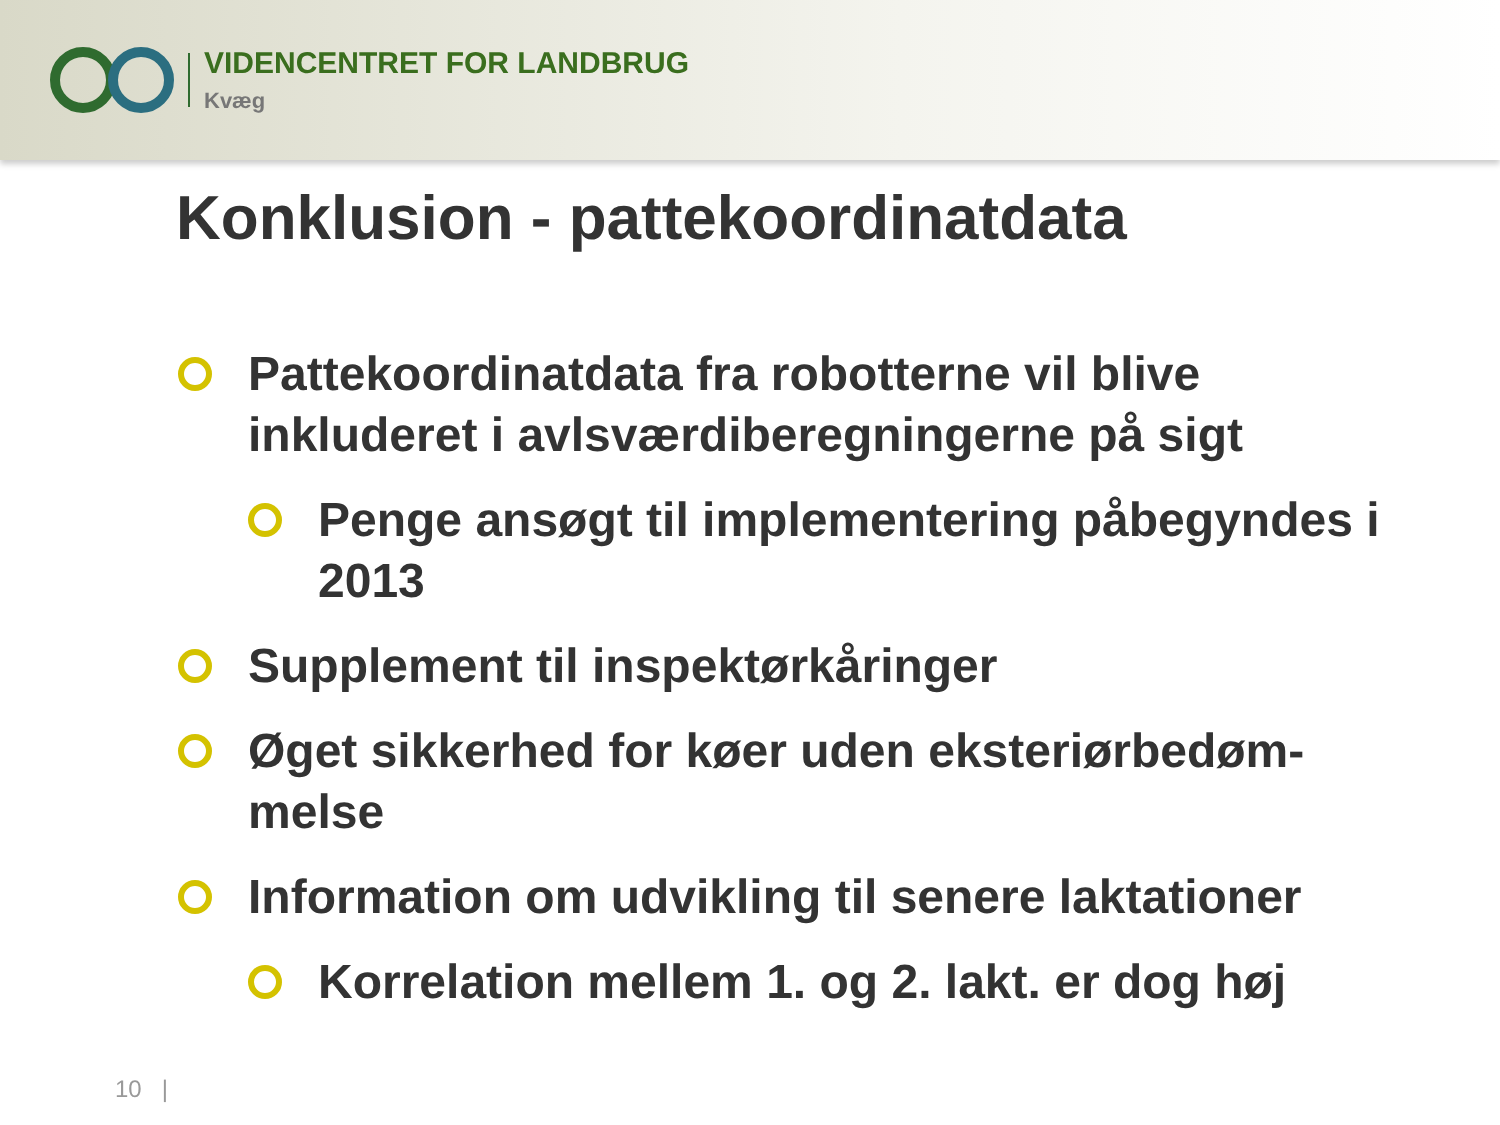VIDENCENTRET FOR LANDBRUG
Kvæg
Konklusion - pattekoordinatdata
Pattekoordinatdata fra robotterne vil blive inkluderet i avlsværdiberegningerne på sigt
Penge ansøgt til implementering påbegyndes i 2013
Supplement til inspektørkåringer
Øget sikkerhed for køer uden eksteriørbedøm-melse
Information om udvikling til senere laktationer
Korrelation mellem 1. og 2. lakt. er dog høj
10 |